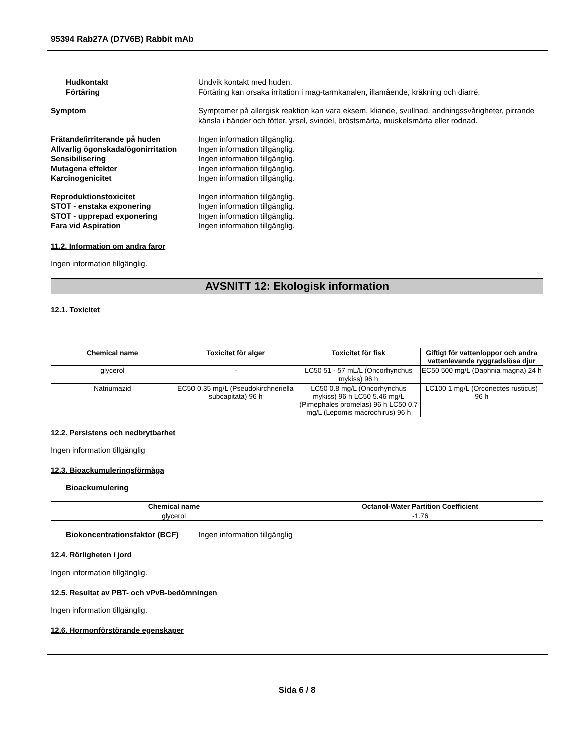95394 Rab27A (D7V6B) Rabbit mAb
Hudkontakt Undvik kontakt med huden.
Förtäring Förtäring kan orsaka irritation i mag-tarmkanalen, illamående, kräkning och diarré.
Symptom Symptomer på allergisk reaktion kan vara eksem, kliande, svullnad, andningssvårigheter, pirrande känsla i händer och fötter, yrsel, svindel, bröstsmärta, muskelsmärta eller rodnad.
Frätande/irriterande på huden Ingen information tillgänglig.
Allvarlig ögonskada/ögonirritation
Ingen information tillgänglig.
Sensibilisering Ingen information tillgänglig.
Mutagena effekter Ingen information tillgänglig.
Karcinogenicitet Ingen information tillgänglig.
Reproduktionstoxicitet Ingen information tillgänglig.
STOT - enstaka exponering Ingen information tillgänglig.
STOT - upprepad exponering Ingen information tillgänglig.
Fara vid Aspiration Ingen information tillgänglig.
11.2. Information om andra faror
Ingen information tillgänglig.
AVSNITT 12: Ekologisk information
12.1. Toxicitet
| Chemical name | Toxicitet för alger | Toxicitet för fisk | Giftigt för vattenloppor och andra vattenlevande ryggradslösa djur |
| --- | --- | --- | --- |
| glycerol | - | LC50 51 - 57 mL/L (Oncorhynchus mykiss) 96 h | EC50 500 mg/L (Daphnia magna) 24 h |
| Natriumazid | EC50 0.35 mg/L (Pseudokirchneriella subcapitata) 96 h | LC50 0.8 mg/L (Oncorhynchus mykiss) 96 h LC50 5.46 mg/L (Pimephales promelas) 96 h LC50 0.7 mg/L (Lepomis macrochirus) 96 h | LC100 1 mg/L (Orconectes rusticus) 96 h |
12.2. Persistens och nedbrytbarhet
Ingen information tillgänglig
12.3. Bioackumuleringsförmåga
Bioackumulering
| Chemical name | Octanol-Water Partition Coefficient |
| --- | --- |
| glycerol | -1.76 |
Biokoncentrationsfaktor (BCF)
Ingen information tillgänglig
12.4. Rörligheten i jord
Ingen information tillgänglig.
12.5. Resultat av PBT- och vPvB-bedömningen
Ingen information tillgänglig.
12.6. Hormonförstörande egenskaper
Sida 6 / 8